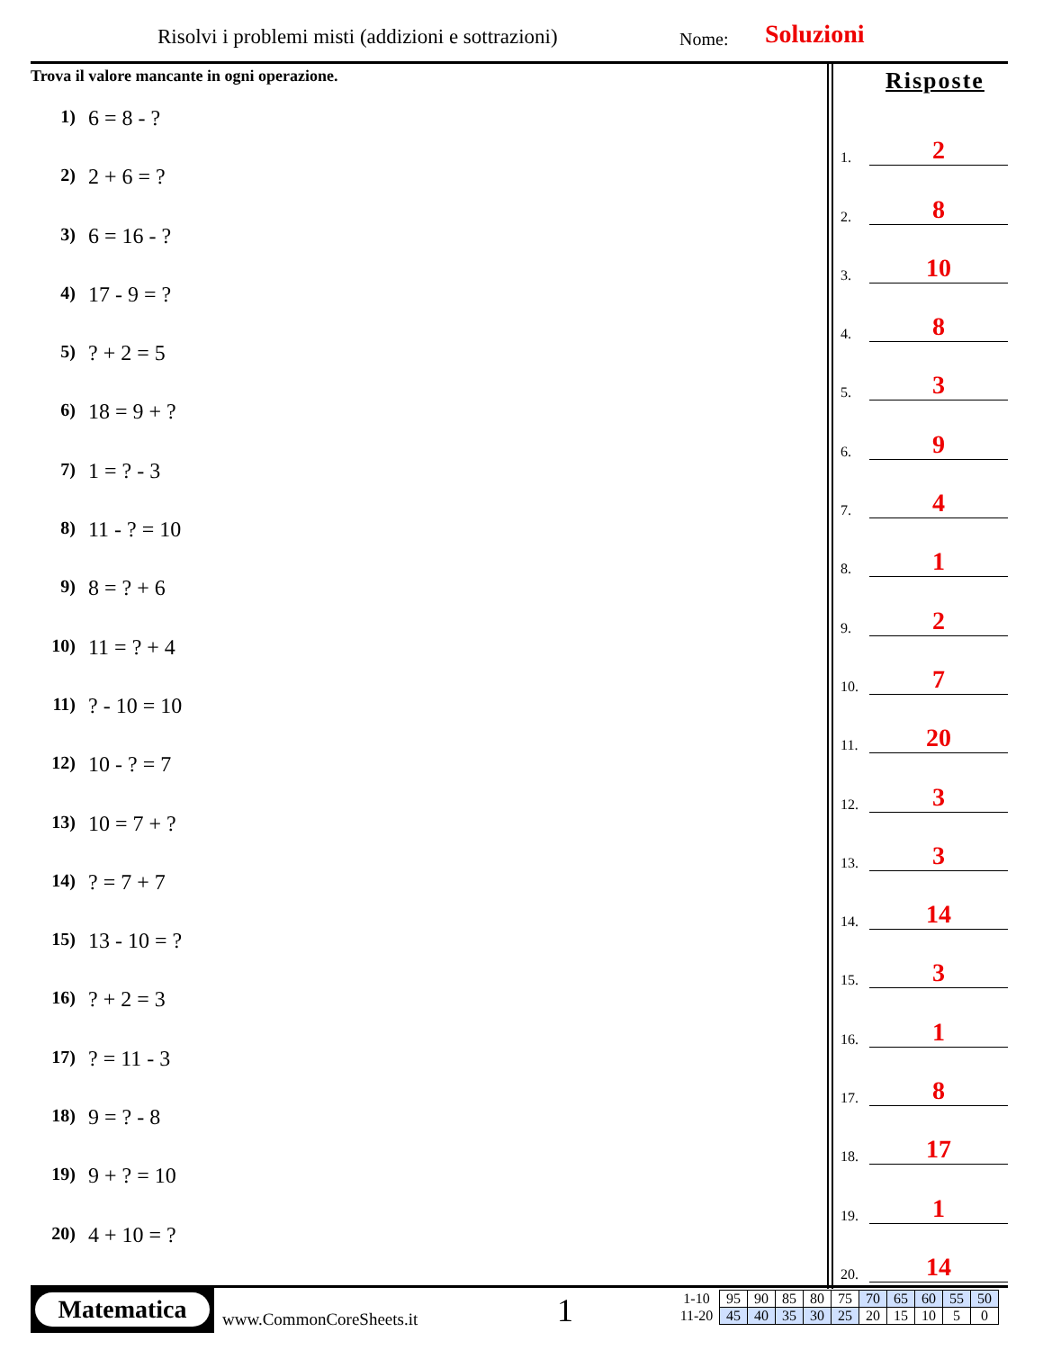Risolvi i problemi misti (addizioni e sottrazioni)
Nome: Soluzioni
Trova il valore mancante in ogni operazione.
1) 6 = 8 - ?
2) 2 + 6 = ?
3) 6 = 16 - ?
4) 17 - 9 = ?
5)? + 2 = 5
6) 18 = 9 + ?
7) 1 = ? - 3
8) 11 - ? = 10
9) 8 = ? + 6
10) 11 = ? + 4
11)? - 10 = 10
12) 10 - ? = 7
13) 10 = 7 + ?
14)? = 7 + 7
15) 13 - 10 = ?
16)? + 2 = 3
17)? = 11 - 3
18) 9 = ? - 8
19) 9 + ? = 10
20) 4 + 10 = ?
Risposte
1.
2
2.
8
3.
10
4.
8
5.
3
6.
9
7.
4
8.
1
9.
2
10.
7
11.
20
12.
3
13.
3
14.
14
15.
3
16.
1
17.
8
18.
17
19.
1
20.
14
Matematica
www.CommonCoreSheets.it 1
| 1-10 | 95 | 90 | 85 | 80 | 75 | 70 | 65 | 60 | 55 | 50 |
| 11-20 | 45 | 40 | 35 | 30 | 25 | 20 | 15 | 10 | 5 | 0 |